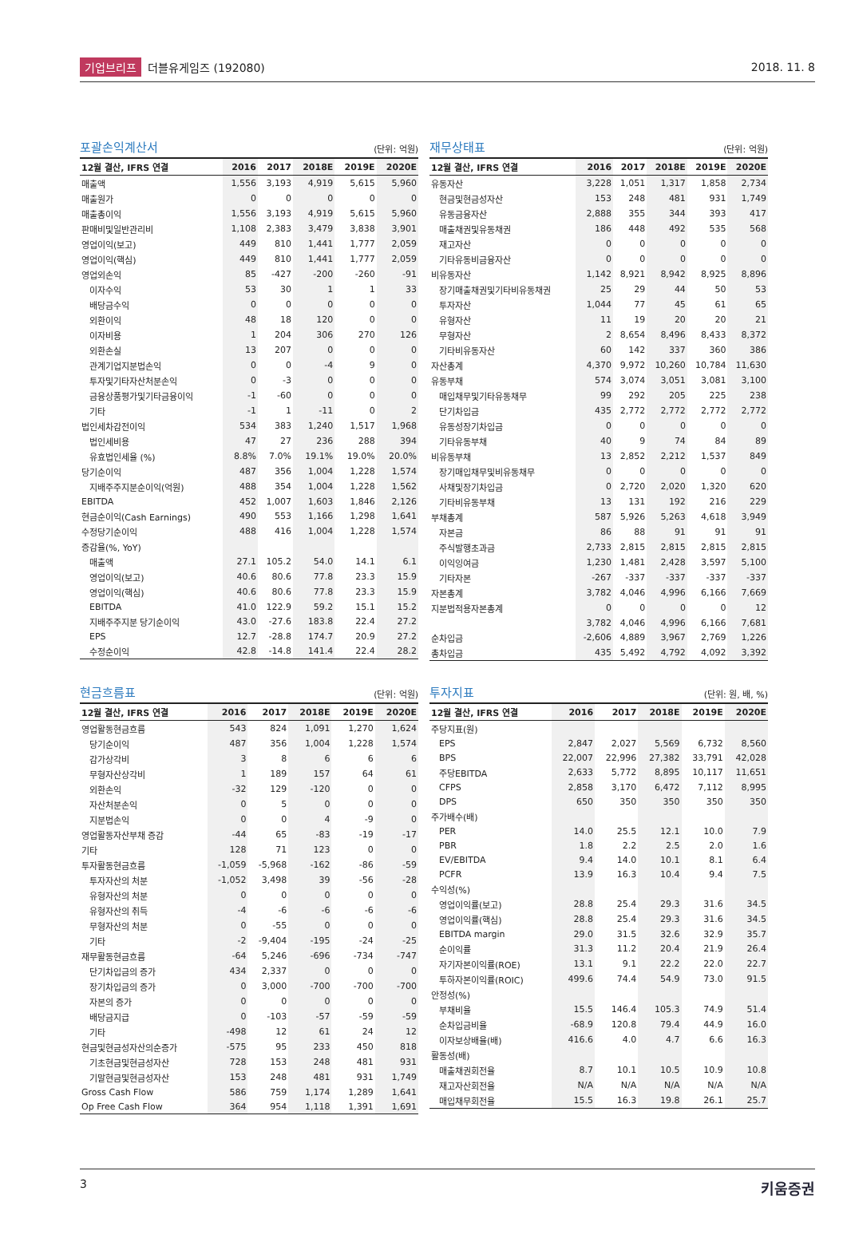기업브리프 더블유게임즈 (192080) 2018. 11. 8
포괄손익계산서 (단위: 억원)
| 12월 결산, IFRS 연결 | 2016 | 2017 | 2018E | 2019E | 2020E |
| --- | --- | --- | --- | --- | --- |
| 매출액 | 1,556 | 3,193 | 4,919 | 5,615 | 5,960 |
| 매출원가 | 0 | 0 | 0 | 0 | 0 |
| 매출총이익 | 1,556 | 3,193 | 4,919 | 5,615 | 5,960 |
| 판매비및일반관리비 | 1,108 | 2,383 | 3,479 | 3,838 | 3,901 |
| 영업이익(보고) | 449 | 810 | 1,441 | 1,777 | 2,059 |
| 영업이익(핵심) | 449 | 810 | 1,441 | 1,777 | 2,059 |
| 영업외손익 | 85 | -427 | -200 | -260 | -91 |
| 이자수익 | 53 | 30 | 1 | 1 | 33 |
| 배당금수익 | 0 | 0 | 0 | 0 | 0 |
| 외환이익 | 48 | 18 | 120 | 0 | 0 |
| 이자비용 | 1 | 204 | 306 | 270 | 126 |
| 외환손실 | 13 | 207 | 0 | 0 | 0 |
| 관계기업지분법손익 | 0 | 0 | -4 | 9 | 0 |
| 투자및기타자산처분손익 | 0 | -3 | 0 | 0 | 0 |
| 금융상품평가및기타금융이익 | -1 | -60 | 0 | 0 | 0 |
| 기타 | -1 | 1 | -11 | 0 | 2 |
| 법인세차감전이익 | 534 | 383 | 1,240 | 1,517 | 1,968 |
| 법인세비용 | 47 | 27 | 236 | 288 | 394 |
| 유효법인세율 (%) | 8.8% | 7.0% | 19.1% | 19.0% | 20.0% |
| 당기순이익 | 487 | 356 | 1,004 | 1,228 | 1,574 |
| 지배주주지분순이익(억원) | 488 | 354 | 1,004 | 1,228 | 1,562 |
| EBITDA | 452 | 1,007 | 1,603 | 1,846 | 2,126 |
| 현금순이익(Cash Earnings) | 490 | 553 | 1,166 | 1,298 | 1,641 |
| 수정당기순이익 | 488 | 416 | 1,004 | 1,228 | 1,574 |
| 증감율(%, YoY) | | | | | |
| 매출액 | 27.1 | 105.2 | 54.0 | 14.1 | 6.1 |
| 영업이익(보고) | 40.6 | 80.6 | 77.8 | 23.3 | 15.9 |
| 영업이익(핵심) | 40.6 | 80.6 | 77.8 | 23.3 | 15.9 |
| EBITDA | 41.0 | 122.9 | 59.2 | 15.1 | 15.2 |
| 지배주주지분 당기순이익 | 43.0 | -27.6 | 183.8 | 22.4 | 27.2 |
| EPS | 12.7 | -28.8 | 174.7 | 20.9 | 27.2 |
| 수정순이익 | 42.8 | -14.8 | 141.4 | 22.4 | 28.2 |
재무상태표 (단위: 억원)
| 12월 결산, IFRS 연결 | 2016 | 2017 | 2018E | 2019E | 2020E |
| --- | --- | --- | --- | --- | --- |
| 유동자산 | 3,228 | 1,051 | 1,317 | 1,858 | 2,734 |
| 현금및현금성자산 | 153 | 248 | 481 | 931 | 1,749 |
| 유동금융자산 | 2,888 | 355 | 344 | 393 | 417 |
| 매출채권및유동채권 | 186 | 448 | 492 | 535 | 568 |
| 재고자산 | 0 | 0 | 0 | 0 | 0 |
| 기타유동비금융자산 | 0 | 0 | 0 | 0 | 0 |
| 비유동자산 | 1,142 | 8,921 | 8,942 | 8,925 | 8,896 |
| 장기매출채권및기타비유동채권 | 25 | 29 | 44 | 50 | 53 |
| 투자자산 | 1,044 | 77 | 45 | 61 | 65 |
| 유형자산 | 11 | 19 | 20 | 20 | 21 |
| 무형자산 | 2 | 8,654 | 8,496 | 8,433 | 8,372 |
| 기타비유동자산 | 60 | 142 | 337 | 360 | 386 |
| 자산총계 | 4,370 | 9,972 | 10,260 | 10,784 | 11,630 |
| 유동부채 | 574 | 3,074 | 3,051 | 3,081 | 3,100 |
| 매입채무및기타유동채무 | 99 | 292 | 205 | 225 | 238 |
| 단기차입금 | 435 | 2,772 | 2,772 | 2,772 | 2,772 |
| 유동성장기차입금 | 0 | 0 | 0 | 0 | 0 |
| 기타유동부채 | 40 | 9 | 74 | 84 | 89 |
| 비유동부채 | 13 | 2,852 | 2,212 | 1,537 | 849 |
| 장기매입채무및비유동채무 | 0 | 0 | 0 | 0 | 0 |
| 사채및장기차입금 | 0 | 2,720 | 2,020 | 1,320 | 620 |
| 기타비유동부채 | 13 | 131 | 192 | 216 | 229 |
| 부채총계 | 587 | 5,926 | 5,263 | 4,618 | 3,949 |
| 자본금 | 86 | 88 | 91 | 91 | 91 |
| 주식발행초과금 | 2,733 | 2,815 | 2,815 | 2,815 | 2,815 |
| 이익잉여금 | 1,230 | 1,481 | 2,428 | 3,597 | 5,100 |
| 기타자본 | -267 | -337 | -337 | -337 | -337 |
| 자본총계 | 3,782 | 4,046 | 4,996 | 6,166 | 7,669 |
| 지분법적용자본총계 | 0 | 0 | 0 | 0 | 12 |
| | 3,782 | 4,046 | 4,996 | 6,166 | 7,681 |
| 순차입금 | -2,606 | 4,889 | 3,967 | 2,769 | 1,226 |
| 총차입금 | 435 | 5,492 | 4,792 | 4,092 | 3,392 |
현금흐름표 (단위: 억원)
| 12월 결산, IFRS 연결 | 2016 | 2017 | 2018E | 2019E | 2020E |
| --- | --- | --- | --- | --- | --- |
| 영업활동현금흐름 | 543 | 824 | 1,091 | 1,270 | 1,624 |
| 당기순이익 | 487 | 356 | 1,004 | 1,228 | 1,574 |
| 감가상각비 | 3 | 8 | 6 | 6 | 6 |
| 무형자산상각비 | 1 | 189 | 157 | 64 | 61 |
| 외환손익 | -32 | 129 | -120 | 0 | 0 |
| 자산처분손익 | 0 | 5 | 0 | 0 | 0 |
| 지분법손익 | 0 | 0 | 4 | -9 | 0 |
| 영업활동자산부채 증감 | -44 | 65 | -83 | -19 | -17 |
| 기타 | 128 | 71 | 123 | 0 | 0 |
| 투자활동현금흐름 | -1,059 | -5,968 | -162 | -86 | -59 |
| 투자자산의 처분 | -1,052 | 3,498 | 39 | -56 | -28 |
| 유형자산의 처분 | 0 | 0 | 0 | 0 | 0 |
| 유형자산의 취득 | -4 | -6 | -6 | -6 | -6 |
| 무형자산의 처분 | 0 | -55 | 0 | 0 | 0 |
| 기타 | -2 | -9,404 | -195 | -24 | -25 |
| 재무활동현금흐름 | -64 | 5,246 | -696 | -734 | -747 |
| 단기차입금의 증가 | 434 | 2,337 | 0 | 0 | 0 |
| 장기차입금의 증가 | 0 | 3,000 | -700 | -700 | -700 |
| 자본의 증가 | 0 | 0 | 0 | 0 | 0 |
| 배당금지급 | 0 | -103 | -57 | -59 | -59 |
| 기타 | -498 | 12 | 61 | 24 | 12 |
| 현금및현금성자산의순증가 | -575 | 95 | 233 | 450 | 818 |
| 기초현금및현금성자산 | 728 | 153 | 248 | 481 | 931 |
| 기말현금및현금성자산 | 153 | 248 | 481 | 931 | 1,749 |
| Gross Cash Flow | 586 | 759 | 1,174 | 1,289 | 1,641 |
| Op Free Cash Flow | 364 | 954 | 1,118 | 1,391 | 1,691 |
투자지표 (단위: 원, 배, %)
| 12월 결산, IFRS 연결 | 2016 | 2017 | 2018E | 2019E | 2020E |
| --- | --- | --- | --- | --- | --- |
| 주당지표(원) | | | | | |
| EPS | 2,847 | 2,027 | 5,569 | 6,732 | 8,560 |
| BPS | 22,007 | 22,996 | 27,382 | 33,791 | 42,028 |
| 주당EBITDA | 2,633 | 5,772 | 8,895 | 10,117 | 11,651 |
| CFPS | 2,858 | 3,170 | 6,472 | 7,112 | 8,995 |
| DPS | 650 | 350 | 350 | 350 | 350 |
| 주가배수(배) | | | | | |
| PER | 14.0 | 25.5 | 12.1 | 10.0 | 7.9 |
| PBR | 1.8 | 2.2 | 2.5 | 2.0 | 1.6 |
| EV/EBITDA | 9.4 | 14.0 | 10.1 | 8.1 | 6.4 |
| PCFR | 13.9 | 16.3 | 10.4 | 9.4 | 7.5 |
| 수익성(%) | | | | | |
| 영업이익률(보고) | 28.8 | 25.4 | 29.3 | 31.6 | 34.5 |
| 영업이익률(핵심) | 28.8 | 25.4 | 29.3 | 31.6 | 34.5 |
| EBITDA margin | 29.0 | 31.5 | 32.6 | 32.9 | 35.7 |
| 순이익률 | 31.3 | 11.2 | 20.4 | 21.9 | 26.4 |
| 자기자본이익률(ROE) | 13.1 | 9.1 | 22.2 | 22.0 | 22.7 |
| 투하자본이익률(ROIC) | 499.6 | 74.4 | 54.9 | 73.0 | 91.5 |
| 안정성(%) | | | | | |
| 부채비율 | 15.5 | 146.4 | 105.3 | 74.9 | 51.4 |
| 순차입금비율 | -68.9 | 120.8 | 79.4 | 44.9 | 16.0 |
| 이자보상배율(배) | 416.6 | 4.0 | 4.7 | 6.6 | 16.3 |
| 활동성(배) | | | | | |
| 매출채권회전율 | 8.7 | 10.1 | 10.5 | 10.9 | 10.8 |
| 재고자산회전율 | N/A | N/A | N/A | N/A | N/A |
| 매입채무회전율 | 15.5 | 16.3 | 19.8 | 26.1 | 25.7 |
3 키움증권